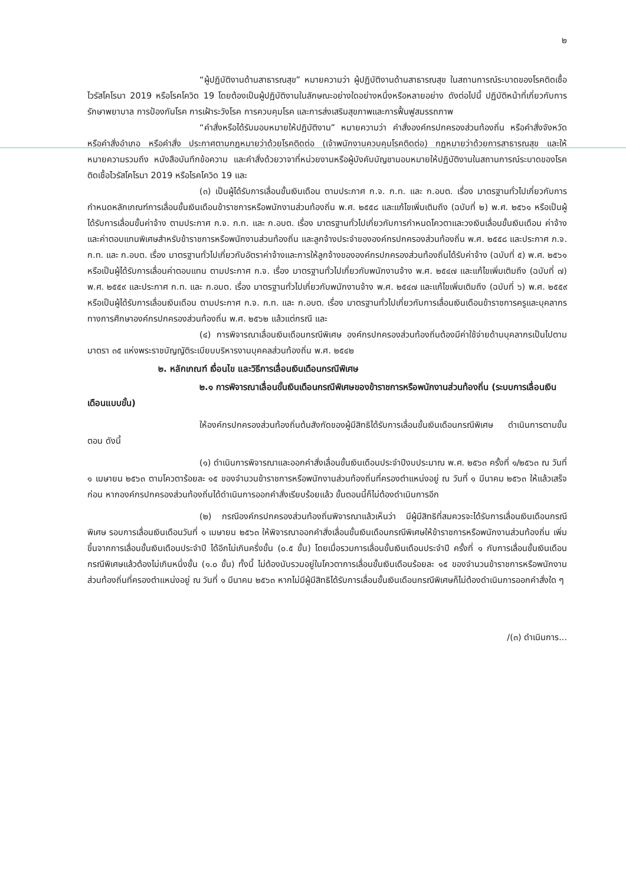๒
“ผู้ปฏิบัติงานด้านสาธารณสุข” หมายความว่า ผู้ปฏิบัติงานด้านสาธารณสุข ในสถานการณ์ระบาดของโรคติดเชื้อไวรัสโคโรนา 2019 หรือโรคโควิด 19 โดยต้องเป็นผู้ปฏิบัติงานในลักษณะอย่างใดอย่างหนึ่งหรือหลายอย่าง ดังต่อไปนี้ ปฏิบัติหน้าที่เกี่ยวกับการรักษาพยาบาล การป้องกันโรค การเฝ้าระวังโรค การควบคุมโรค และการส่งเสริมสุขภาพและการฟื้นฟูสมรรถภาพ
“คำสั่งหรือได้รับมอบหมายให้ปฏิบัติงาน” หมายความว่า คำสั่งองค์กรปกครองส่วนท้องถิ่น หรือคำสั่งจังหวัด หรือคำสั่งอำเภอ หรือคำสั่ง ประกาศตามกฎหมายว่าด้วยโรคติดต่อ (เจ้าพนักงานควบคุมโรคติดต่อ) กฎหมายว่าด้วยการสาธารณสุข และให้หมายความรวมถึง หนังสือบันทึกข้อความ และคำสั่งด้วยวาจาที่หน่วยงานหรือผู้บังคับบัญชามอบหมายให้ปฏิบัติงานในสถานการณ์ระบาดของโรคติดเชื้อไวรัสโคโรนา 2019 หรือโรคโควิด 19 และ
(๓) เป็นผู้ได้รับการเลื่อนขั้นเงินเดือน ตามประกาศ ก.จ. ก.ท. และ ก.อบต. เรื่อง มาตรฐานทั่วไปเกี่ยวกับการกำหนดหลักเกณฑ์การเลื่อนขั้นเงินเดือนข้าราชการหรือพนักงานส่วนท้องถิ่น พ.ศ. ๒๕๕๘ และแก้ไขเพิ่มเติมถึง (ฉบับที่ ๒) พ.ศ. ๒๕๖๑ หรือเป็นผู้ได้รับการเลื่อนขั้นค่าจ้าง ตามประกาศ ก.จ. ก.ท. และ ก.อบต. เรื่อง มาตรฐานทั่วไปเกี่ยวกับการกำหนดโควตาและวงเงินเลื่อนขั้นเงินเดือน ค่าจ้าง และค่าตอบแทนพิเศษสำหรับข้าราชการหรือพนักงานส่วนท้องถิ่น และลูกจ้างประจำขององค์กรปกครองส่วนท้องถิ่น พ.ศ. ๒๕๕๘ และประกาศ ก.จ. ก.ท. และ ก.อบต. เรื่อง มาตรฐานทั่วไปเกี่ยวกับอัตราค่าจ้างและการให้ลูกจ้างขององค์กรปกครองส่วนท้องถิ่นได้รับค่าจ้าง (ฉบับที่ ๕) พ.ศ. ๒๕๖๑ หรือเป็นผู้ได้รับการเลื่อนค่าตอบแทน ตามประกาศ ก.จ. เรื่อง มาตรฐานทั่วไปเกี่ยวกับพนักงานจ้าง พ.ศ. ๒๕๔๗ และแก้ไขเพิ่มเติมถึง (ฉบับที่ ๗) พ.ศ. ๒๕๕๙ และประกาศ ก.ท. และ ก.อบต. เรื่อง มาตรฐานทั่วไปเกี่ยวกับพนักงานจ้าง พ.ศ. ๒๕๔๗ และแก้ไขเพิ่มเติมถึง (ฉบับที่ ๖) พ.ศ. ๒๕๕๙ หรือเป็นผู้ได้รับการเลื่อนเงินเดือน ตามประกาศ ก.จ. ก.ท. และ ก.อบต. เรื่อง มาตรฐานทั่วไปเกี่ยวกับการเลื่อนเงินเดือนข้าราชการครูและบุคลากรทางการศึกษาองค์กรปกครองส่วนท้องถิ่น พ.ศ. ๒๕๖๒ แล้วแต่กรณี และ
(๔) การพิจารณาเลื่อนเงินเดือนกรณีพิเศษ องค์กรปกครองส่วนท้องถิ่นต้องมีค่าใช้จ่ายด้านบุคลากรเป็นไปตามมาตรา ๓๕ แห่งพระราชบัญญัติระเบียบบริหารงานบุคคลส่วนท้องถิ่น พ.ศ. ๒๕๔๒
๒. หลักเกณฑ์ เงื่อนไข และวิธีการเลื่อนเงินเดือนกรณีพิเศษ
๒.๑ การพิจารณาเลื่อนขั้นเงินเดือนกรณีพิเศษของข้าราชการหรือพนักงานส่วนท้องถิ่น (ระบบการเลื่อนเงินเดือนแบบขั้น)
ให้องค์กรปกครองส่วนท้องถิ่นต้นสังกัดของผู้มีสิทธิได้รับการเลื่อนขั้นเงินเดือนกรณีพิเศษ ดำเนินการตามขั้นตอน ดังนี้
(๑) ดำเนินการพิจารณาและออกคำสั่งเลื่อนขั้นเงินเดือนประจำปีงบประมาณ พ.ศ. ๒๕๖๓ ครั้งที่ ๑/๒๕๖๓ ณ วันที่ ๑ เมษายน ๒๕๖๓ ตามโควตาร้อยละ ๑๕ ของจำนวนข้าราชการหรือพนักงานส่วนท้องถิ่นที่ครองตำแหน่งอยู่ ณ วันที่ ๑ มีนาคม ๒๕๖๓ ให้แล้วเสร็จก่อน หากองค์กรปกครองส่วนท้องถิ่นได้ดำเนินการออกคำสั่งเรียบร้อยแล้ว ขั้นตอนนี้ก็ไม่ต้องดำเนินการอีก
(๒) กรณีองค์กรปกครองส่วนท้องถิ่นพิจารณาแล้วเห็นว่า มีผู้มีสิทธิที่สมควรจะได้รับการเลื่อนเงินเดือนกรณีพิเศษ รอบการเลื่อนเงินเดือนวันที่ ๑ เมษายน ๒๕๖๓ ให้พิจารณาออกคำสั่งเลื่อนขั้นเงินเดือนกรณีพิเศษให้ข้าราชการหรือพนักงานส่วนท้องถิ่น เพิ่มขึ้นจากการเลื่อนขั้นเงินเดือนประจำปี ได้อีกไม่เกินครึ่งขั้น (๐.๕ ขั้น) โดยเมื่อรวมการเลื่อนขั้นเงินเดือนประจำปี ครั้งที่ ๑ กับการเลื่อนขั้นเงินเดือนกรณีพิเศษแล้วต้องไม่เกินหนึ่งขั้น (๑.๐ ขั้น) ทั้งนี้ ไม่ต้องนับรวมอยู่ในโควตาการเลื่อนขั้นเงินเดือนร้อยละ ๑๕ ของจำนวนข้าราชการหรือพนักงานส่วนท้องถิ่นที่ครองตำแหน่งอยู่ ณ วันที่ ๑ มีนาคม ๒๕๖๓ หากไม่มีผู้มีสิทธิได้รับการเลื่อนขั้นเงินเดือนกรณีพิเศษก็ไม่ต้องดำเนินการออกคำสั่งใด ๆ
/(๓) ดำเนินการ...